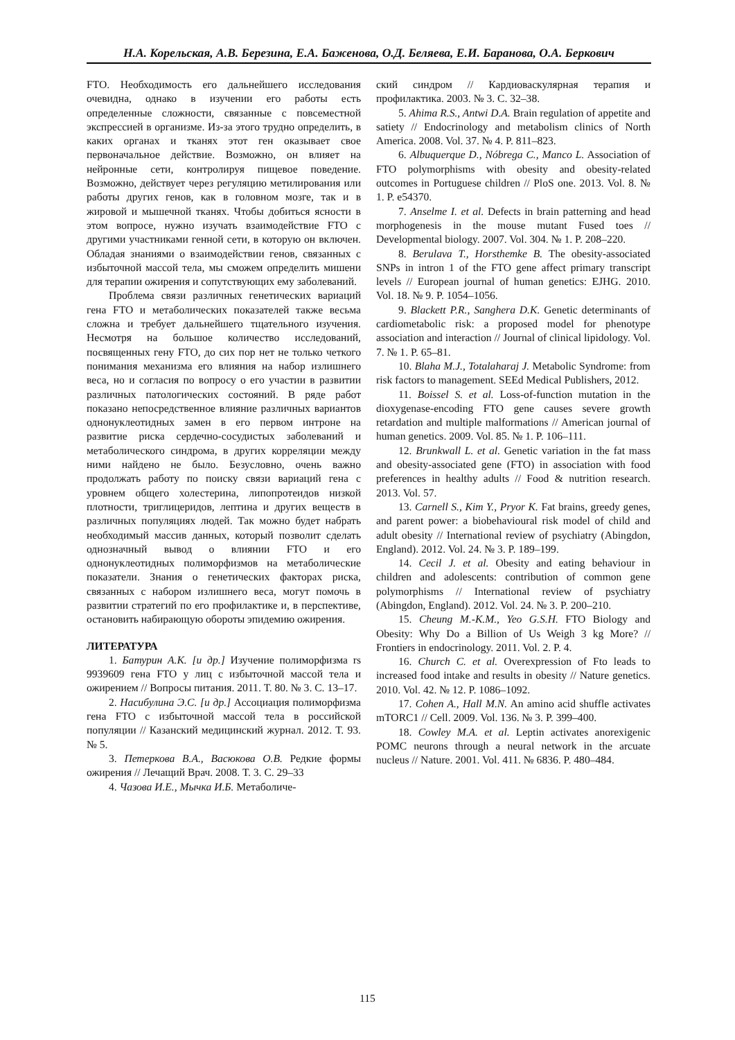Н.А. Корельская, А.В. Березина, Е.А. Баженова, О.Д. Беляева, Е.И. Баранова, О.А. Беркович
FTO. Необходимость его дальнейшего исследования очевидна, однако в изучении его работы есть определенные сложности, связанные с повсеместной экспрессией в организме. Из-за этого трудно определить, в каких органах и тканях этот ген оказывает свое первоначальное действие. Возможно, он влияет на нейронные сети, контролируя пищевое поведение. Возможно, действует через регуляцию метилирования или работы других генов, как в головном мозге, так и в жировой и мышечной тканях. Чтобы добиться ясности в этом вопросе, нужно изучать взаимодействие FTO с другими участниками генной сети, в которую он включен. Обладая знаниями о взаимодействии генов, связанных с избыточной массой тела, мы сможем определить мишени для терапии ожирения и сопутствующих ему заболеваний.
Проблема связи различных генетических вариаций гена FTO и метаболических показателей также весьма сложна и требует дальнейшего тщательного изучения. Несмотря на большое количество исследований, посвященных гену FTO, до сих пор нет не только четкого понимания механизма его влияния на набор излишнего веса, но и согласия по вопросу о его участии в развитии различных патологических состояний. В ряде работ показано непосредственное влияние различных вариантов однонуклеотидных замен в его первом интроне на развитие риска сердечно-сосудистых заболеваний и метаболического синдрома, в других корреляции между ними найдено не было. Безусловно, очень важно продолжать работу по поиску связи вариаций гена с уровнем общего холестерина, липопротеидов низкой плотности, триглицеридов, лептина и других веществ в различных популяциях людей. Так можно будет набрать необходимый массив данных, который позволит сделать однозначный вывод о влиянии FTO и его однонуклеотидных полиморфизмов на метаболические показатели. Знания о генетических факторах риска, связанных с набором излишнего веса, могут помочь в развитии стратегий по его профилактике и, в перспективе, остановить набирающую обороты эпидемию ожирения.
ЛИТЕРАТУРА
1. Батурин А.К. [и др.] Изучение полиморфизма rs 9939609 гена FTO у лиц с избыточной массой тела и ожирением // Вопросы питания. 2011. Т. 80. № 3. С. 13–17.
2. Насибулина Э.С. [и др.] Ассоциация полиморфизма гена FTO с избыточной массой тела в российской популяции // Казанский медицинский журнал. 2012. Т. 93. № 5.
3. Петеркова В.А., Васюкова О.В. Редкие формы ожирения // Лечащий Врач. 2008. Т. 3. С. 29–33
4. Чазова И.Е., Мычка И.Б. Метаболиче-
ский синдром // Кардиоваскулярная терапия и профилактика. 2003. № 3. С. 32–38.
5. Ahima R.S., Antwi D.A. Brain regulation of appetite and satiety // Endocrinology and metabolism clinics of North America. 2008. Vol. 37. № 4. P. 811–823.
6. Albuquerque D., Nóbrega C., Manco L. Association of FTO polymorphisms with obesity and obesity-related outcomes in Portuguese children // PloS one. 2013. Vol. 8. № 1. P. e54370.
7. Anselme I. et al. Defects in brain patterning and head morphogenesis in the mouse mutant Fused toes // Developmental biology. 2007. Vol. 304. № 1. P. 208–220.
8. Berulava T., Horsthemke B. The obesity-associated SNPs in intron 1 of the FTO gene affect primary transcript levels // European journal of human genetics: EJHG. 2010. Vol. 18. № 9. P. 1054–1056.
9. Blackett P.R., Sanghera D.K. Genetic determinants of cardiometabolic risk: a proposed model for phenotype association and interaction // Journal of clinical lipidology. Vol. 7. № 1. P. 65–81.
10. Blaha M.J., Totalaharaj J. Metabolic Syndrome: from risk factors to management. SEEd Medical Publishers, 2012.
11. Boissel S. et al. Loss-of-function mutation in the dioxygenase-encoding FTO gene causes severe growth retardation and multiple malformations // American journal of human genetics. 2009. Vol. 85. № 1. P. 106–111.
12. Brunkwall L. et al. Genetic variation in the fat mass and obesity-associated gene (FTO) in association with food preferences in healthy adults // Food & nutrition research. 2013. Vol. 57.
13. Carnell S., Kim Y., Pryor K. Fat brains, greedy genes, and parent power: a biobehavioural risk model of child and adult obesity // International review of psychiatry (Abingdon, England). 2012. Vol. 24. № 3. P. 189–199.
14. Cecil J. et al. Obesity and eating behaviour in children and adolescents: contribution of common gene polymorphisms // International review of psychiatry (Abingdon, England). 2012. Vol. 24. № 3. P. 200–210.
15. Cheung M.-K.M., Yeo G.S.H. FTO Biology and Obesity: Why Do a Billion of Us Weigh 3 kg More? // Frontiers in endocrinology. 2011. Vol. 2. P. 4.
16. Church C. et al. Overexpression of Fto leads to increased food intake and results in obesity // Nature genetics. 2010. Vol. 42. № 12. P. 1086–1092.
17. Cohen A., Hall M.N. An amino acid shuffle activates mTORC1 // Cell. 2009. Vol. 136. № 3. P. 399–400.
18. Cowley M.A. et al. Leptin activates anorexigenic POMC neurons through a neural network in the arcuate nucleus // Nature. 2001. Vol. 411. № 6836. P. 480–484.
115